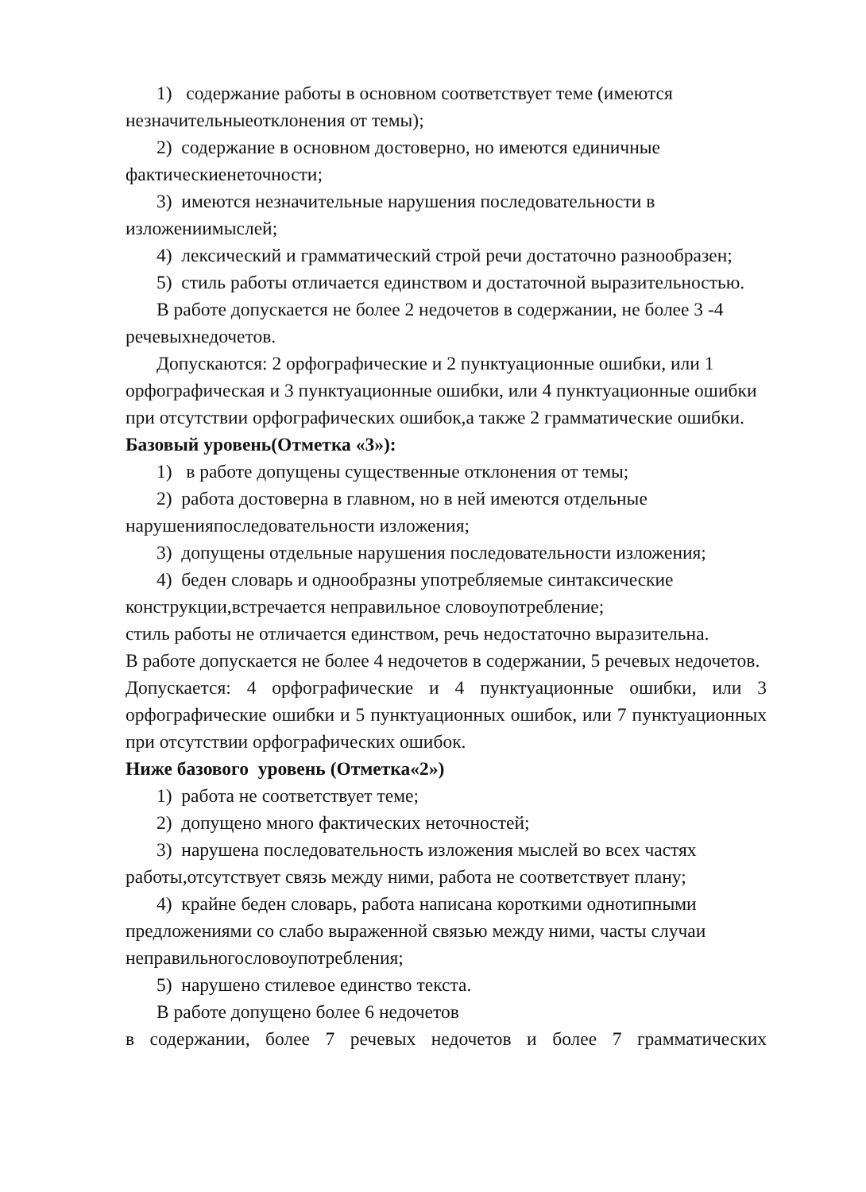1) содержание работы в основном соответствует теме (имеются незначительныеотклонения от темы);
2) содержание в основном достоверно, но имеются единичные фактическиенеточности;
3) имеются незначительные нарушения последовательности в изложениимыслей;
4) лексический и грамматический строй речи достаточно разнообразен;
5) стиль работы отличается единством и достаточной выразительностью.
В работе допускается не более 2 недочетов в содержании, не более 3 -4 речевыхнедочетов.
Допускаются: 2 орфографические и 2 пунктуационные ошибки, или 1 орфографическая и 3 пунктуационные ошибки, или 4 пунктуационные ошибки при отсутствии орфографических ошибок,а также 2 грамматические ошибки.
Базовый уровень(Отметка «3»):
1) в работе допущены существенные отклонения от темы;
2) работа достоверна в главном, но в ней имеются отдельные нарушенияпоследовательности изложения;
3) допущены отдельные нарушения последовательности изложения;
4) беден словарь и однообразны употребляемые синтаксические конструкции,встречается неправильное словоупотребление;
стиль работы не отличается единством, речь недостаточно выразительна.
В работе допускается не более 4 недочетов в содержании, 5 речевых недочетов.
Допускается: 4 орфографические и 4 пунктуационные ошибки, или 3 орфографические ошибки и 5 пунктуационных ошибок, или 7 пунктуационных при отсутствии орфографических ошибок.
Ниже базового уровень (Отметка«2»)
1) работа не соответствует теме;
2) допущено много фактических неточностей;
3) нарушена последовательность изложения мыслей во всех частях работы,отсутствует связь между ними, работа не соответствует плану;
4) крайне беден словарь, работа написана короткими однотипными предложениями со слабо выраженной связью между ними, часты случаи неправильногословоупотребления;
5) нарушено стилевое единство текста.
В работе допущено более 6 недочетов
в содержании, более 7 речевых недочетов и более 7 грамматических